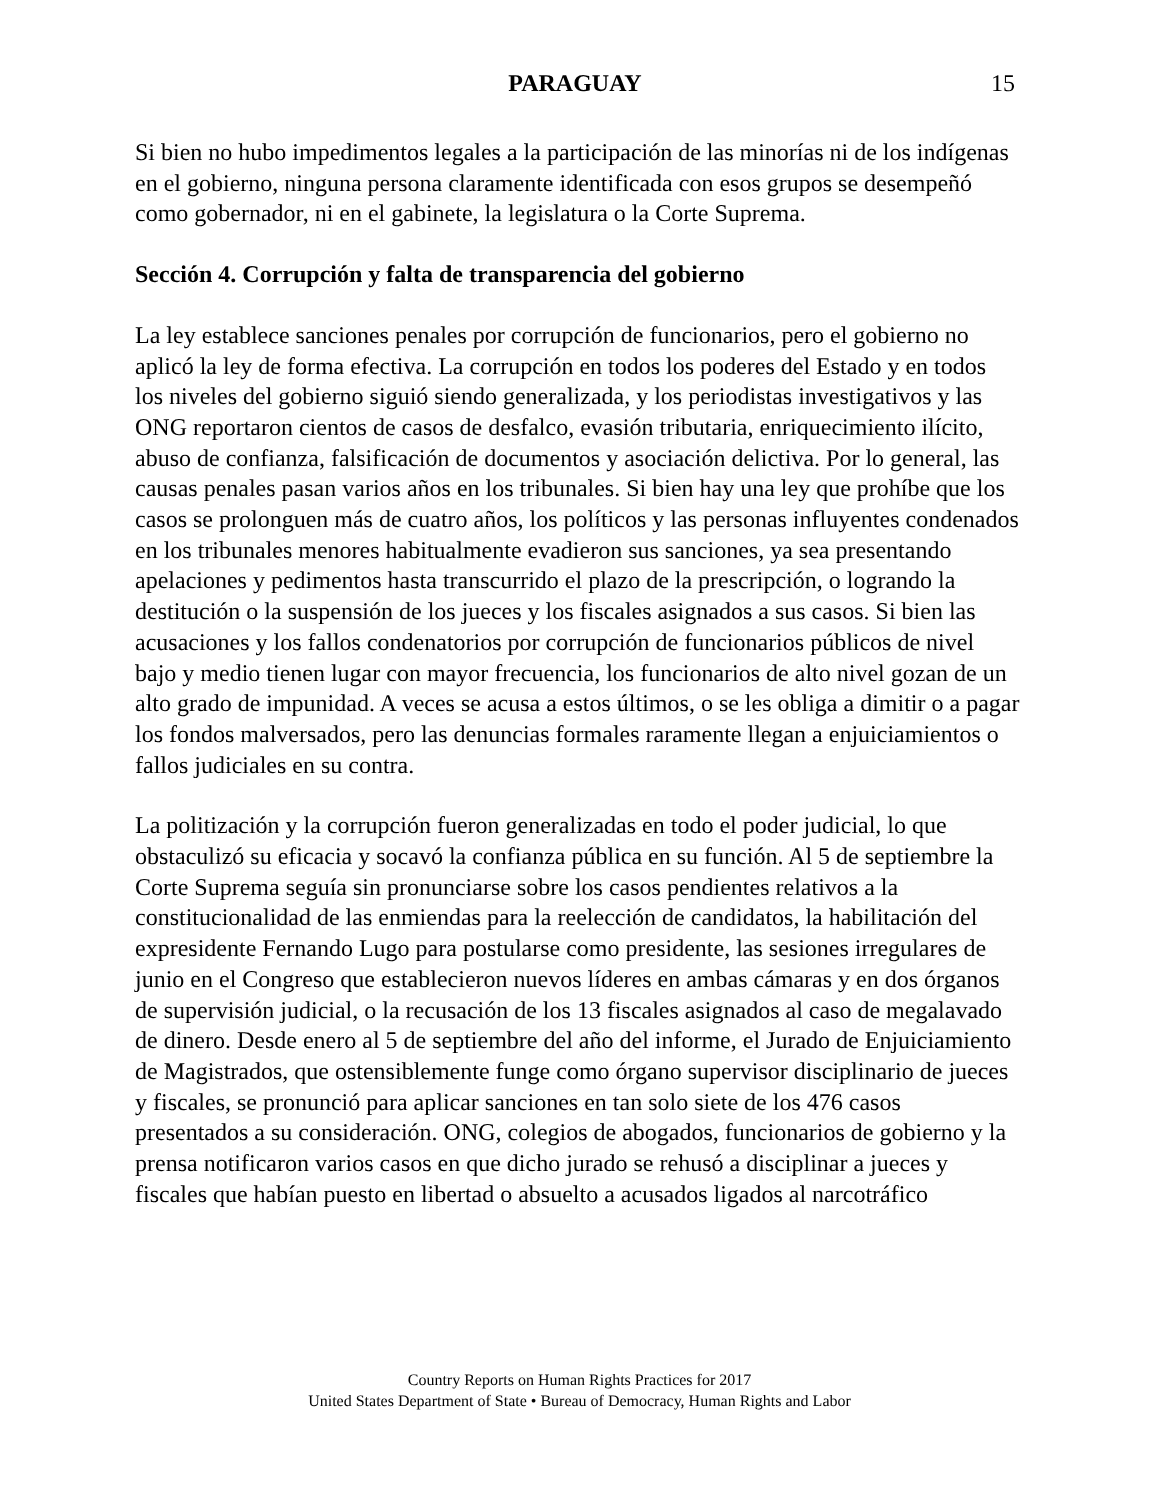PARAGUAY
15
Si bien no hubo impedimentos legales a la participación de las minorías ni de los indígenas en el gobierno, ninguna persona claramente identificada con esos grupos se desempeñó como gobernador, ni en el gabinete, la legislatura o la Corte Suprema.
Sección 4. Corrupción y falta de transparencia del gobierno
La ley establece sanciones penales por corrupción de funcionarios, pero el gobierno no aplicó la ley de forma efectiva. La corrupción en todos los poderes del Estado y en todos los niveles del gobierno siguió siendo generalizada, y los periodistas investigativos y las ONG reportaron cientos de casos de desfalco, evasión tributaria, enriquecimiento ilícito, abuso de confianza, falsificación de documentos y asociación delictiva. Por lo general, las causas penales pasan varios años en los tribunales. Si bien hay una ley que prohíbe que los casos se prolonguen más de cuatro años, los políticos y las personas influyentes condenados en los tribunales menores habitualmente evadieron sus sanciones, ya sea presentando apelaciones y pedimentos hasta transcurrido el plazo de la prescripción, o logrando la destitución o la suspensión de los jueces y los fiscales asignados a sus casos. Si bien las acusaciones y los fallos condenatorios por corrupción de funcionarios públicos de nivel bajo y medio tienen lugar con mayor frecuencia, los funcionarios de alto nivel gozan de un alto grado de impunidad. A veces se acusa a estos últimos, o se les obliga a dimitir o a pagar los fondos malversados, pero las denuncias formales raramente llegan a enjuiciamientos o fallos judiciales en su contra.
La politización y la corrupción fueron generalizadas en todo el poder judicial, lo que obstaculizó su eficacia y socavó la confianza pública en su función. Al 5 de septiembre la Corte Suprema seguía sin pronunciarse sobre los casos pendientes relativos a la constitucionalidad de las enmiendas para la reelección de candidatos, la habilitación del expresidente Fernando Lugo para postularse como presidente, las sesiones irregulares de junio en el Congreso que establecieron nuevos líderes en ambas cámaras y en dos órganos de supervisión judicial, o la recusación de los 13 fiscales asignados al caso de megalavado de dinero. Desde enero al 5 de septiembre del año del informe, el Jurado de Enjuiciamiento de Magistrados, que ostensiblemente funge como órgano supervisor disciplinario de jueces y fiscales, se pronunció para aplicar sanciones en tan solo siete de los 476 casos presentados a su consideración. ONG, colegios de abogados, funcionarios de gobierno y la prensa notificaron varios casos en que dicho jurado se rehusó a disciplinar a jueces y fiscales que habían puesto en libertad o absuelto a acusados ligados al narcotráfico
Country Reports on Human Rights Practices for 2017
United States Department of State • Bureau of Democracy, Human Rights and Labor